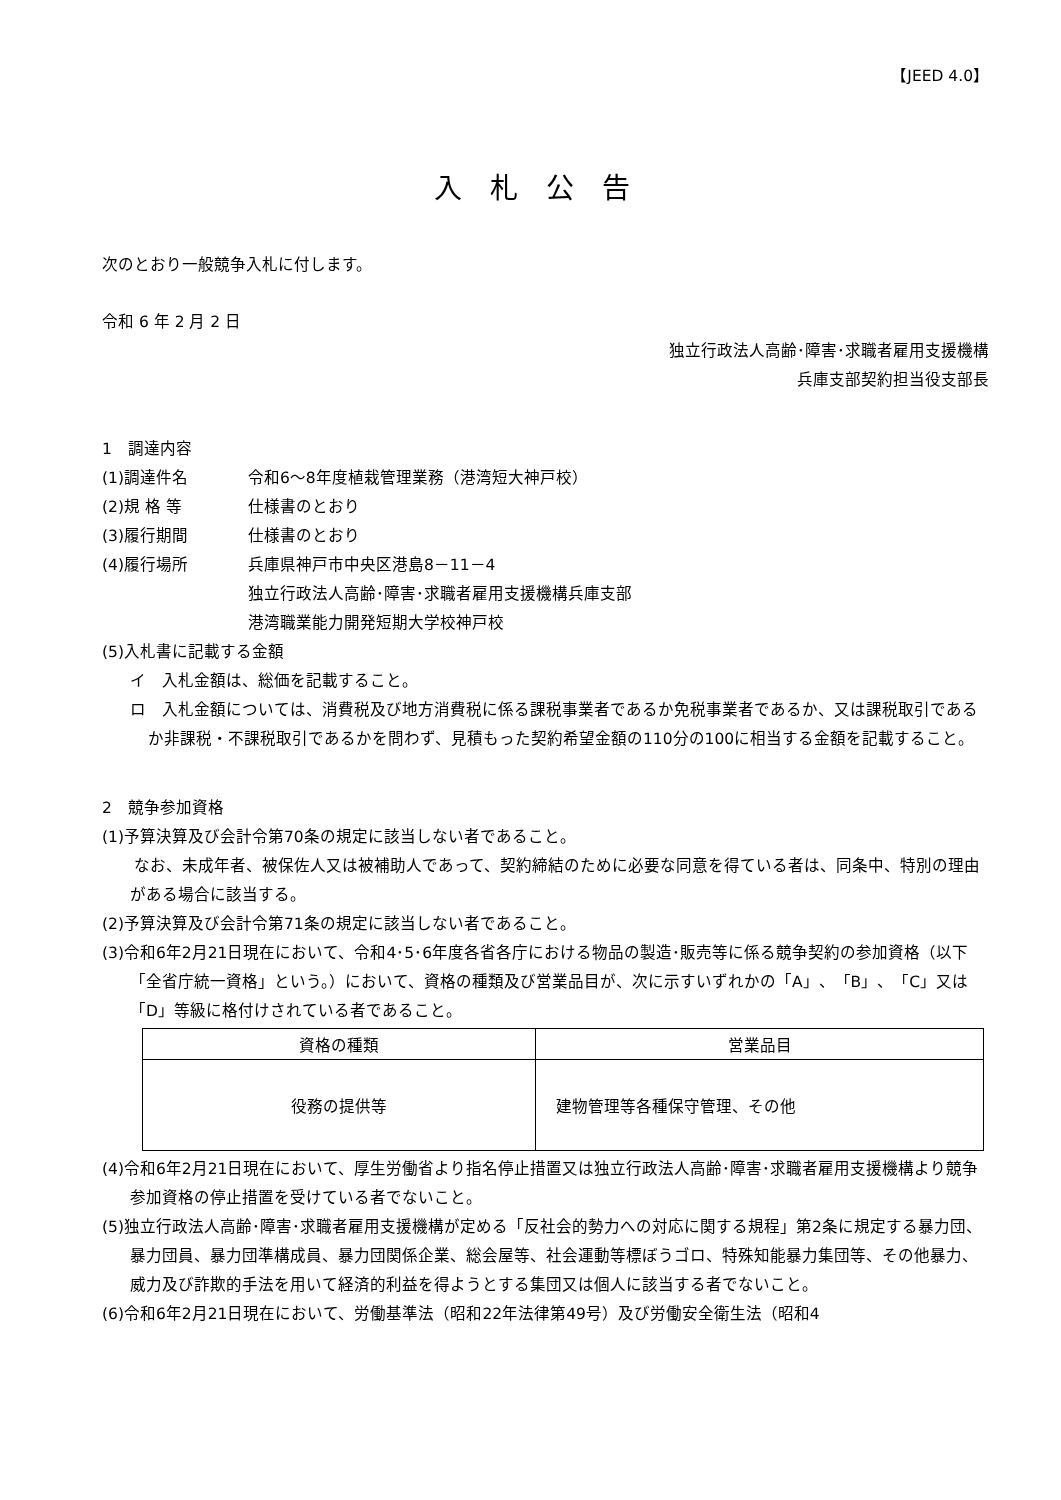【JEED 4.0】
入札公告
次のとおり一般競争入札に付します。
令和 6 年 2 月 2 日
独立行政法人高齢･障害･求職者雇用支援機構
兵庫支部契約担当役支部長
1　調達内容
(1)調達件名 令和6～8年度植栽管理業務（港湾短大神戸校）
(2)規 格 等 仕様書のとおり
(3)履行期間 仕様書のとおり
(4)履行場所 兵庫県神戸市中央区港島8－11－4
独立行政法人高齢･障害･求職者雇用支援機構兵庫支部
港湾職業能力開発短期大学校神戸校
(5)入札書に記載する金額
イ　入札金額は、総価を記載すること。
ロ　入札金額については、消費税及び地方消費税に係る課税事業者であるか免税事業者であるか、又は課税取引であるか非課税・不課税取引であるかを問わず、見積もった契約希望金額の110分の100に相当する金額を記載すること。
2　競争参加資格
(1)予算決算及び会計令第70条の規定に該当しない者であること。
　　なお、未成年者、被保佐人又は被補助人であって、契約締結のために必要な同意を得ている者は、同条中、特別の理由がある場合に該当する。
(2)予算決算及び会計令第71条の規定に該当しない者であること。
(3)令和6年2月21日現在において、令和4･5･6年度各省各庁における物品の製造･販売等に係る競争契約の参加資格（以下「全省庁統一資格」という。）において、資格の種類及び営業品目が、次に示すいずれかの「A」、「B」、「C」又は「D」等級に格付けされている者であること。
| 資格の種類 | 営業品目 |
| --- | --- |
| 役務の提供等 | 建物管理等各種保守管理、その他 |
(4)令和6年2月21日現在において、厚生労働省より指名停止措置又は独立行政法人高齢･障害･求職者雇用支援機構より競争参加資格の停止措置を受けている者でないこと。
(5)独立行政法人高齢･障害･求職者雇用支援機構が定める「反社会的勢力への対応に関する規程」第2条に規定する暴力団、暴力団員、暴力団準構成員、暴力団関係企業、総会屋等、社会運動等標ぼうゴロ、特殊知能暴力集団等、その他暴力、威力及び詐欺的手法を用いて経済的利益を得ようとする集団又は個人に該当する者でないこと。
(6)令和6年2月21日現在において、労働基準法（昭和22年法律第49号）及び労働安全衛生法（昭和4